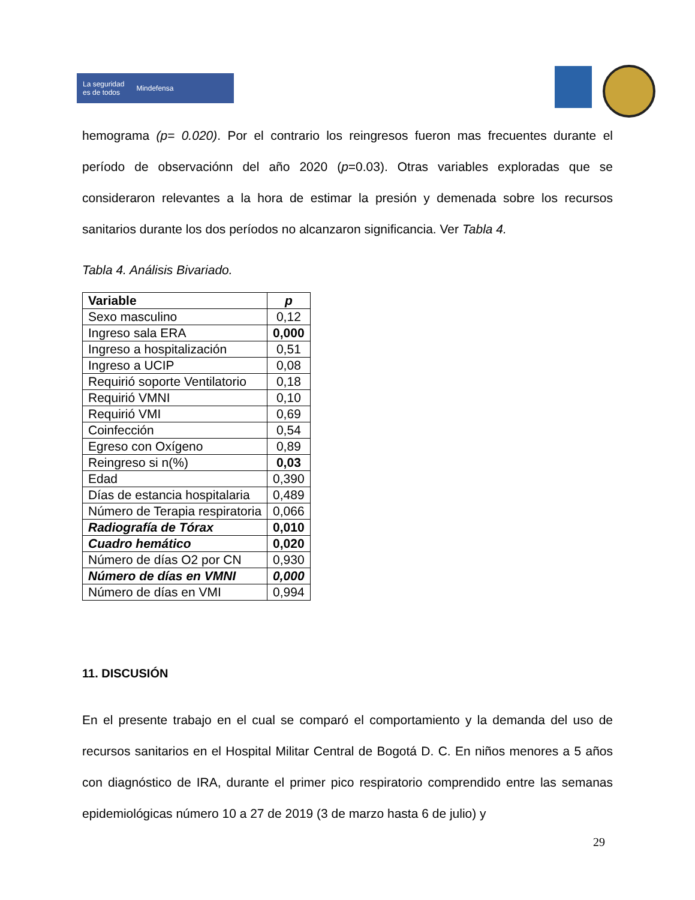La seguridad
es de todos Mindefensa
hemograma (p= 0.020). Por el contrario los reingresos fueron mas frecuentes durante el período de observaciónn del año 2020 (p=0.03). Otras variables exploradas que se consideraron relevantes a la hora de estimar la presión y demenada sobre los recursos sanitarios durante los dos períodos no alcanzaron significancia. Ver Tabla 4.
Tabla 4. Análisis Bivariado.
| Variable | p |
| --- | --- |
| Sexo masculino | 0,12 |
| Ingreso sala ERA | 0,000 |
| Ingreso a hospitalización | 0,51 |
| Ingreso a UCIP | 0,08 |
| Requirió soporte Ventilatorio | 0,18 |
| Requirió VMNI | 0,10 |
| Requirió VMI | 0,69 |
| Coinfección | 0,54 |
| Egreso con Oxígeno | 0,89 |
| Reingreso si n(%) | 0,03 |
| Edad | 0,390 |
| Días de estancia hospitalaria | 0,489 |
| Número de Terapia respiratoria | 0,066 |
| Radiografía de Tórax | 0,010 |
| Cuadro hemático | 0,020 |
| Número de días O2 por CN | 0,930 |
| Número de días en VMNI | 0,000 |
| Número de días en VMI | 0,994 |
11. DISCUSIÓN
En el presente trabajo en el cual se comparó el comportamiento y la demanda del uso de recursos sanitarios en el Hospital Militar Central de Bogotá D. C. En niños menores a 5 años con diagnóstico de IRA, durante el primer pico respiratorio comprendido entre las semanas epidemiológicas número 10 a 27 de 2019 (3 de marzo hasta 6 de julio) y
29